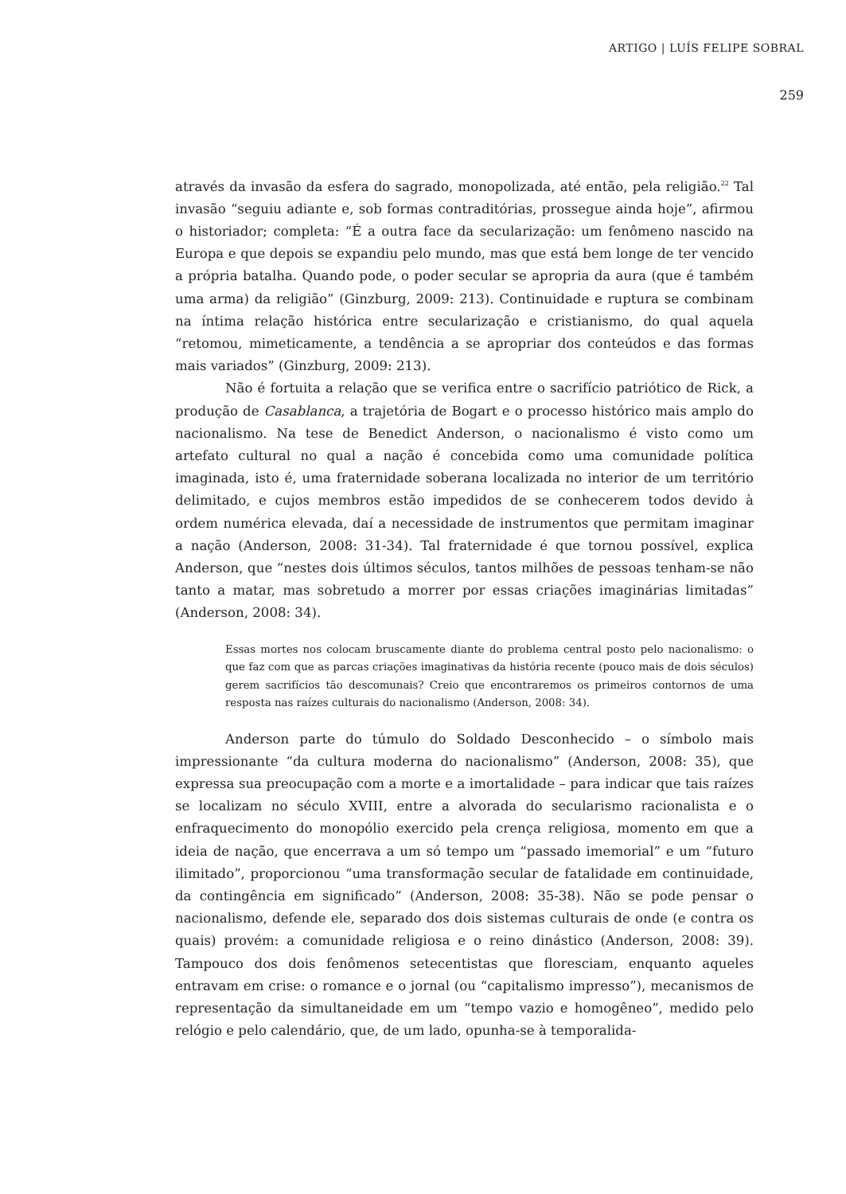ARTIGO | LUÍS FELIPE SOBRAL
259
através da invasão da esfera do sagrado, monopolizada, até então, pela religião.<sup>22</sup> Tal invasão “seguiu adiante e, sob formas contraditórias, prossegue ainda hoje”, afirmou o historiador; completa: “É a outra face da secularização: um fenômeno nascido na Europa e que depois se expandiu pelo mundo, mas que está bem longe de ter vencido a própria batalha. Quando pode, o poder secular se apropria da aura (que é também uma arma) da religião” (Ginzburg, 2009: 213). Continuidade e ruptura se combinam na íntima relação histórica entre secularização e cristianismo, do qual aquela “retomou, mimeticamente, a tendência a se apropriar dos conteúdos e das formas mais variados” (Ginzburg, 2009: 213).
Não é fortuita a relação que se verifica entre o sacrifício patriótico de Rick, a produção de Casablanca, a trajetória de Bogart e o processo histórico mais amplo do nacionalismo. Na tese de Benedict Anderson, o nacionalismo é visto como um artefato cultural no qual a nação é concebida como uma comunidade política imaginada, isto é, uma fraternidade soberana localizada no interior de um território delimitado, e cujos membros estão impedidos de se conhecerem todos devido à ordem numérica elevada, daí a necessidade de instrumentos que permitam imaginar a nação (Anderson, 2008: 31-34). Tal fraternidade é que tornou possível, explica Anderson, que “nestes dois últimos séculos, tantos milhões de pessoas tenham-se não tanto a matar, mas sobretudo a morrer por essas criações imaginárias limitadas” (Anderson, 2008: 34).
Essas mortes nos colocam bruscamente diante do problema central posto pelo nacionalismo: o que faz com que as parcas criações imaginativas da história recente (pouco mais de dois séculos) gerem sacrifícios tão descomunais? Creio que encontraremos os primeiros contornos de uma resposta nas raízes culturais do nacionalismo (Anderson, 2008: 34).
Anderson parte do túmulo do Soldado Desconhecido – o símbolo mais impressionante “da cultura moderna do nacionalismo” (Anderson, 2008: 35), que expressa sua preocupação com a morte e a imortalidade – para indicar que tais raízes se localizam no século XVIII, entre a alvorada do secularismo racionalista e o enfraquecimento do monopólio exercido pela crença religiosa, momento em que a ideia de nação, que encerrava a um só tempo um “passado imemorial” e um “futuro ilimitado”, proporcionou “uma transformação secular de fatalidade em continuidade, da contingência em significado” (Anderson, 2008: 35-38). Não se pode pensar o nacionalismo, defende ele, separado dos dois sistemas culturais de onde (e contra os quais) provém: a comunidade religiosa e o reino dinástico (Anderson, 2008: 39). Tampouco dos dois fenômenos setecentistas que floresciam, enquanto aqueles entravam em crise: o romance e o jornal (ou “capitalismo impresso”), mecanismos de representação da simultaneidade em um “tempo vazio e homogêneo”, medido pelo relógio e pelo calendário, que, de um lado, opunha-se à temporalida-